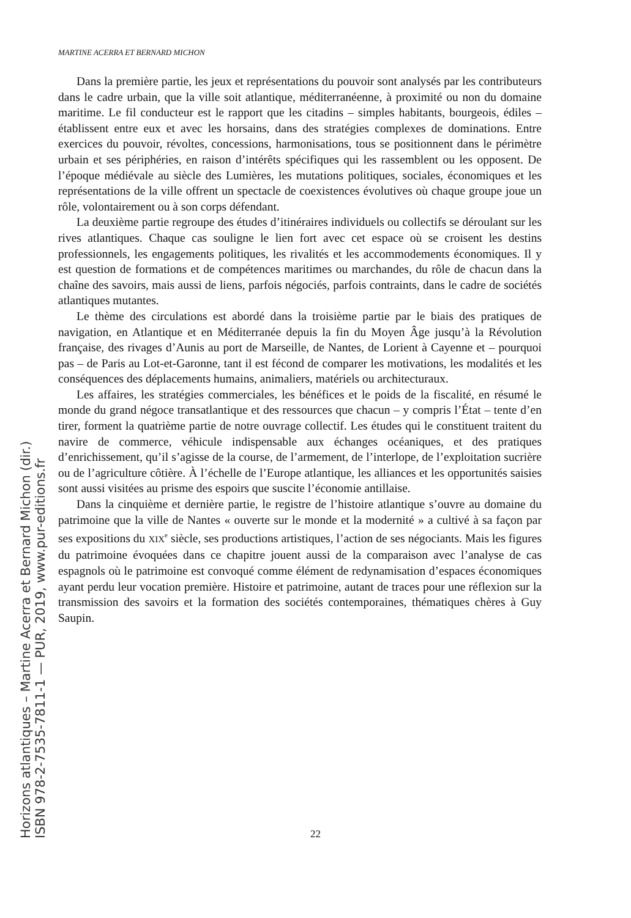MARTINE ACERRA ET BERNARD MICHON
Dans la première partie, les jeux et représentations du pouvoir sont analysés par les contributeurs dans le cadre urbain, que la ville soit atlantique, méditerranéenne, à proximité ou non du domaine maritime. Le fil conducteur est le rapport que les citadins – simples habitants, bourgeois, édiles – établissent entre eux et avec les horsains, dans des stratégies complexes de dominations. Entre exercices du pouvoir, révoltes, concessions, harmonisations, tous se positionnent dans le périmètre urbain et ses périphéries, en raison d’intérêts spécifiques qui les rassemblent ou les opposent. De l’époque médiévale au siècle des Lumières, les mutations politiques, sociales, économiques et les représentations de la ville offrent un spectacle de coexistences évolutives où chaque groupe joue un rôle, volontairement ou à son corps défendant.
La deuxième partie regroupe des études d’itinéraires individuels ou collectifs se déroulant sur les rives atlantiques. Chaque cas souligne le lien fort avec cet espace où se croisent les destins professionnels, les engagements politiques, les rivalités et les accommodements économiques. Il y est question de formations et de compétences maritimes ou marchandes, du rôle de chacun dans la chaîne des savoirs, mais aussi de liens, parfois négociés, parfois contraints, dans le cadre de sociétés atlantiques mutantes.
Le thème des circulations est abordé dans la troisième partie par le biais des pratiques de navigation, en Atlantique et en Méditerranée depuis la fin du Moyen Âge jusqu’à la Révolution française, des rivages d’Aunis au port de Marseille, de Nantes, de Lorient à Cayenne et – pourquoi pas – de Paris au Lot-et-Garonne, tant il est fécond de comparer les motivations, les modalités et les conséquences des déplacements humains, animaliers, matériels ou architecturaux.
Les affaires, les stratégies commerciales, les bénéfices et le poids de la fiscalité, en résumé le monde du grand négoce transatlantique et des ressources que chacun – y compris l’État – tente d’en tirer, forment la quatrième partie de notre ouvrage collectif. Les études qui le constituent traitent du navire de commerce, véhicule indispensable aux échanges océaniques, et des pratiques d’enrichissement, qu’il s’agisse de la course, de l’armement, de l’interlope, de l’exploitation sucrière ou de l’agriculture côtière. À l’échelle de l’Europe atlantique, les alliances et les opportunités saisies sont aussi visitées au prisme des espoirs que suscite l’économie antillaise.
Dans la cinquième et dernière partie, le registre de l’histoire atlantique s’ouvre au domaine du patrimoine que la ville de Nantes « ouverte sur le monde et la modernité » a cultivé à sa façon par ses expositions du XIX<sup>e</sup> siècle, ses productions artistiques, l’action de ses négociants. Mais les figures du patrimoine évoquées dans ce chapitre jouent aussi de la comparaison avec l’analyse de cas espagnols où le patrimoine est convoqué comme élément de redynamisation d’espaces économiques ayant perdu leur vocation première. Histoire et patrimoine, autant de traces pour une réflexion sur la transmission des savoirs et la formation des sociétés contemporaines, thématiques chères à Guy Saupin.
Horizons atlantiques – Martine Acerra et Bernard Michon (dir.)
ISBN 978-2-7535-7811-1 — PUR, 2019, www.pur-editions.fr
22